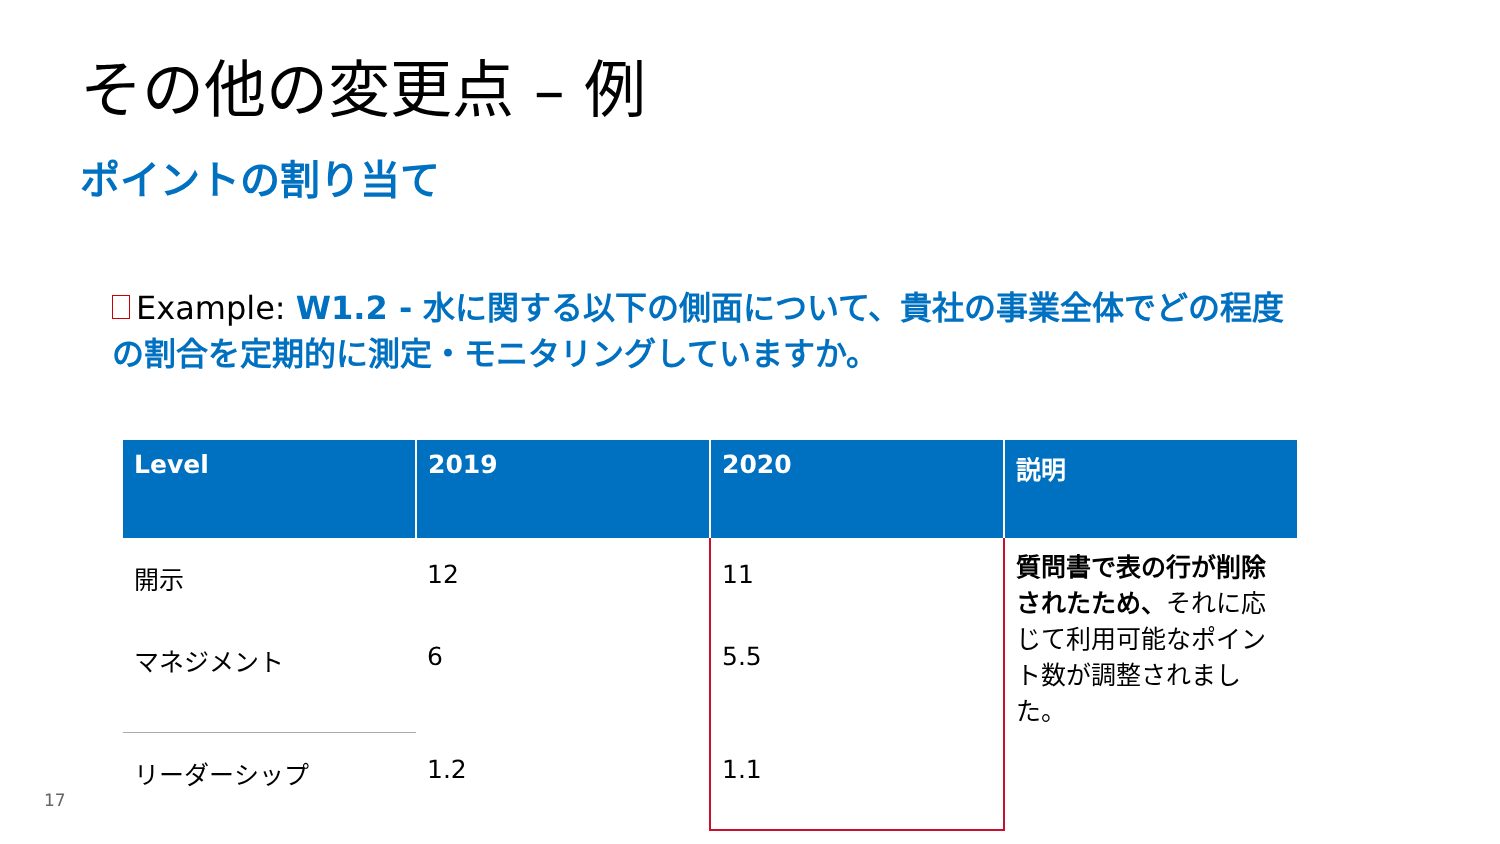その他の変更点 – 例
ポイントの割り当て
Example: W1.2 - 水に関する以下の側面について、貴社の事業全体でどの程度の割合を定期的に測定・モニタリングしていますか。
| Level | 2019 | 2020 | 説明 |
| --- | --- | --- | --- |
| 開示 | 12 | 11 | 質問書で表の行が削除されたため、 それに応じて利用可能なポイント数が調整されました。 |
| マネジメント | 6 | 5.5 | |
| リーダーシップ | 1.2 | 1.1 | |
17